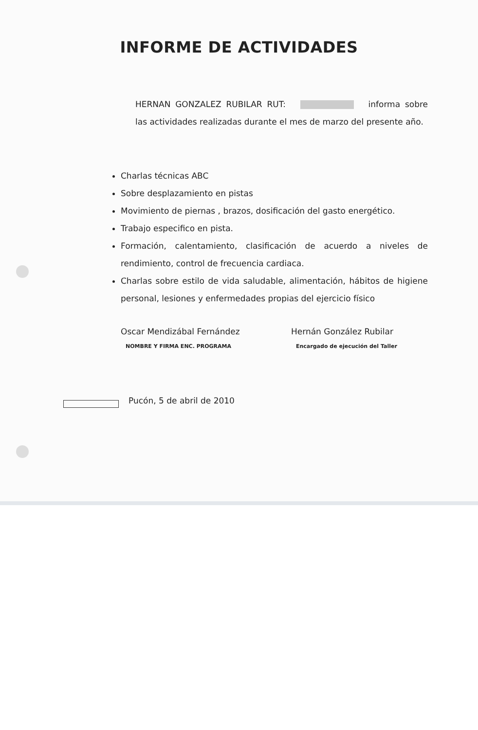INFORME DE ACTIVIDADES
HERNAN GONZALEZ RUBILAR RUT: informa sobre las actividades realizadas durante el mes de marzo del presente año.
Charlas técnicas ABC
Sobre desplazamiento en pistas
Movimiento de piernas , brazos, dosificación del gasto energético.
Trabajo especifico en pista.
Formación, calentamiento, clasificación de acuerdo a niveles de rendimiento, control de frecuencia cardiaca.
Charlas sobre estilo de vida saludable, alimentación, hábitos de higiene personal, lesiones y enfermedades propias del ejercicio físico
Oscar Mendizábal Fernández
NOMBRE Y FIRMA ENC. PROGRAMA
Hernán González Rubilar
Encargado de ejecución del Taller
Pucón, 5 de abril de 2010